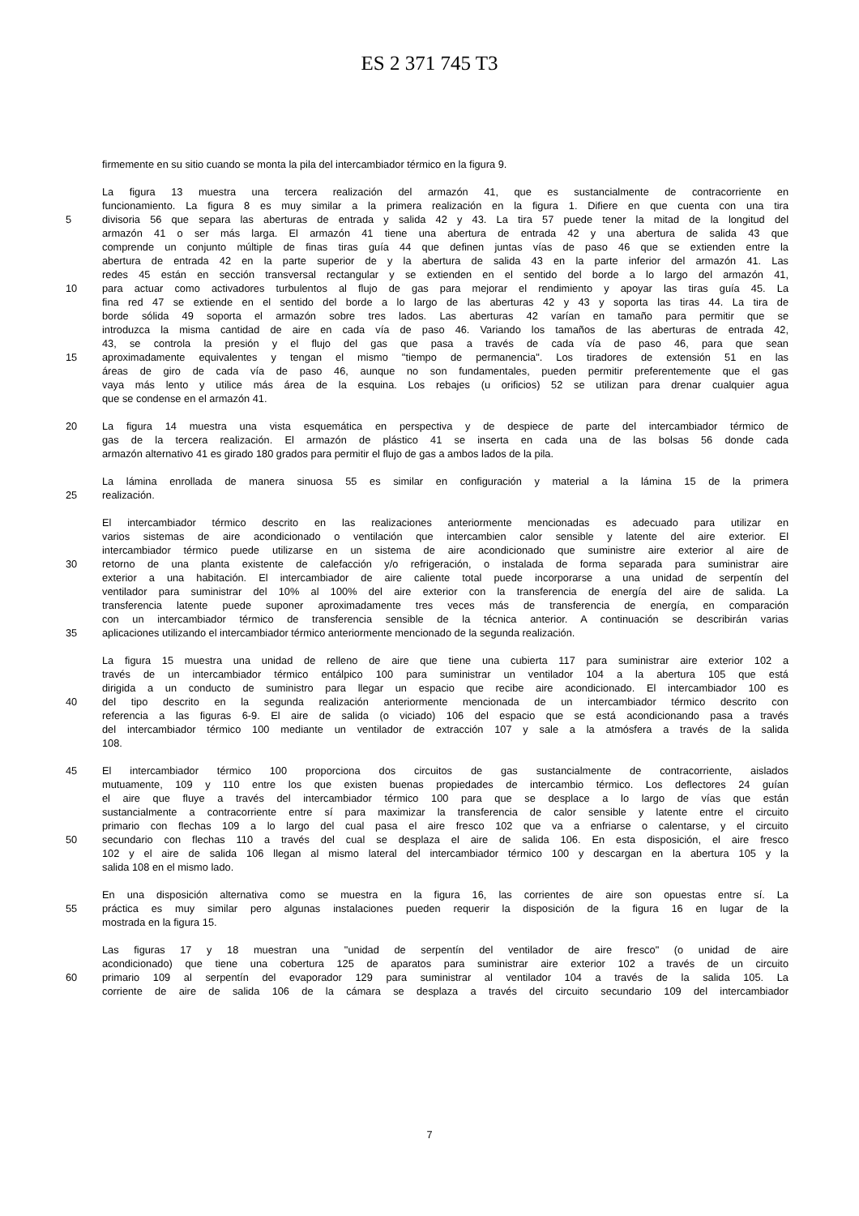ES 2 371 745 T3
firmemente en su sitio cuando se monta la pila del intercambiador térmico en la figura 9.
La figura 13 muestra una tercera realización del armazón 41, que es sustancialmente de contracorriente en
funcionamiento. La figura 8 es muy similar a la primera realización en la figura 1. Difiere en que cuenta con una tira
5 divisoria 56 que separa las aberturas de entrada y salida 42 y 43. La tira 57 puede tener la mitad de la longitud del
armazón 41 o ser más larga. El armazón 41 tiene una abertura de entrada 42 y una abertura de salida 43 que
comprende un conjunto múltiple de finas tiras guía 44 que definen juntas vías de paso 46 que se extienden entre la
abertura de entrada 42 en la parte superior de y la abertura de salida 43 en la parte inferior del armazón 41. Las
redes 45 están en sección transversal rectangular y se extienden en el sentido del borde a lo largo del armazón 41,
10 para actuar como activadores turbulentos al flujo de gas para mejorar el rendimiento y apoyar las tiras guía 45. La
fina red 47 se extiende en el sentido del borde a lo largo de las aberturas 42 y 43 y soporta las tiras 44. La tira de
borde sólida 49 soporta el armazón sobre tres lados. Las aberturas 42 varían en tamaño para permitir que se
introduzca la misma cantidad de aire en cada vía de paso 46. Variando los tamaños de las aberturas de entrada 42,
43, se controla la presión y el flujo del gas que pasa a través de cada vía de paso 46, para que sean
15 aproximadamente equivalentes y tengan el mismo "tiempo de permanencia". Los tiradores de extensión 51 en las
áreas de giro de cada vía de paso 46, aunque no son fundamentales, pueden permitir preferentemente que el gas
vaya más lento y utilice más área de la esquina. Los rebajes (u orificios) 52 se utilizan para drenar cualquier agua
que se condense en el armazón 41.
20 La figura 14 muestra una vista esquemática en perspectiva y de despiece de parte del intercambiador térmico de
gas de la tercera realización. El armazón de plástico 41 se inserta en cada una de las bolsas 56 donde cada
armazón alternativo 41 es girado 180 grados para permitir el flujo de gas a ambos lados de la pila.
La lámina enrollada de manera sinuosa 55 es similar en configuración y material a la lámina 15 de la primera
25 realización.
El intercambiador térmico descrito en las realizaciones anteriormente mencionadas es adecuado para utilizar en
varios sistemas de aire acondicionado o ventilación que intercambien calor sensible y latente del aire exterior. El
intercambiador térmico puede utilizarse en un sistema de aire acondicionado que suministre aire exterior al aire de
30 retorno de una planta existente de calefacción y/o refrigeración, o instalada de forma separada para suministrar aire
exterior a una habitación. El intercambiador de aire caliente total puede incorporarse a una unidad de serpentín del
ventilador para suministrar del 10% al 100% del aire exterior con la transferencia de energía del aire de salida. La
transferencia latente puede suponer aproximadamente tres veces más de transferencia de energía, en comparación
con un intercambiador térmico de transferencia sensible de la técnica anterior. A continuación se describirán varias
35 aplicaciones utilizando el intercambiador térmico anteriormente mencionado de la segunda realización.
La figura 15 muestra una unidad de relleno de aire que tiene una cubierta 117 para suministrar aire exterior 102 a
través de un intercambiador térmico entálpico 100 para suministrar un ventilador 104 a la abertura 105 que está
dirigida a un conducto de suministro para llegar un espacio que recibe aire acondicionado. El intercambiador 100 es
40 del tipo descrito en la segunda realización anteriormente mencionada de un intercambiador térmico descrito con
referencia a las figuras 6-9. El aire de salida (o viciado) 106 del espacio que se está acondicionando pasa a través
del intercambiador térmico 100 mediante un ventilador de extracción 107 y sale a la atmósfera a través de la salida
108.
45 El intercambiador térmico 100 proporciona dos circuitos de gas sustancialmente de contracorriente, aislados
mutuamente, 109 y 110 entre los que existen buenas propiedades de intercambio térmico. Los deflectores 24 guían
el aire que fluye a través del intercambiador térmico 100 para que se desplace a lo largo de vías que están
sustancialmente a contracorriente entre sí para maximizar la transferencia de calor sensible y latente entre el circuito
primario con flechas 109 a lo largo del cual pasa el aire fresco 102 que va a enfriarse o calentarse, y el circuito
50 secundario con flechas 110 a través del cual se desplaza el aire de salida 106. En esta disposición, el aire fresco
102 y el aire de salida 106 llegan al mismo lateral del intercambiador térmico 100 y descargan en la abertura 105 y la
salida 108 en el mismo lado.
En una disposición alternativa como se muestra en la figura 16, las corrientes de aire son opuestas entre sí. La
55 práctica es muy similar pero algunas instalaciones pueden requerir la disposición de la figura 16 en lugar de la
mostrada en la figura 15.
Las figuras 17 y 18 muestran una "unidad de serpentín del ventilador de aire fresco" (o unidad de aire
acondicionado) que tiene una cobertura 125 de aparatos para suministrar aire exterior 102 a través de un circuito
60 primario 109 al serpentín del evaporador 129 para suministrar al ventilador 104 a través de la salida 105. La
corriente de aire de salida 106 de la cámara se desplaza a través del circuito secundario 109 del intercambiador
7